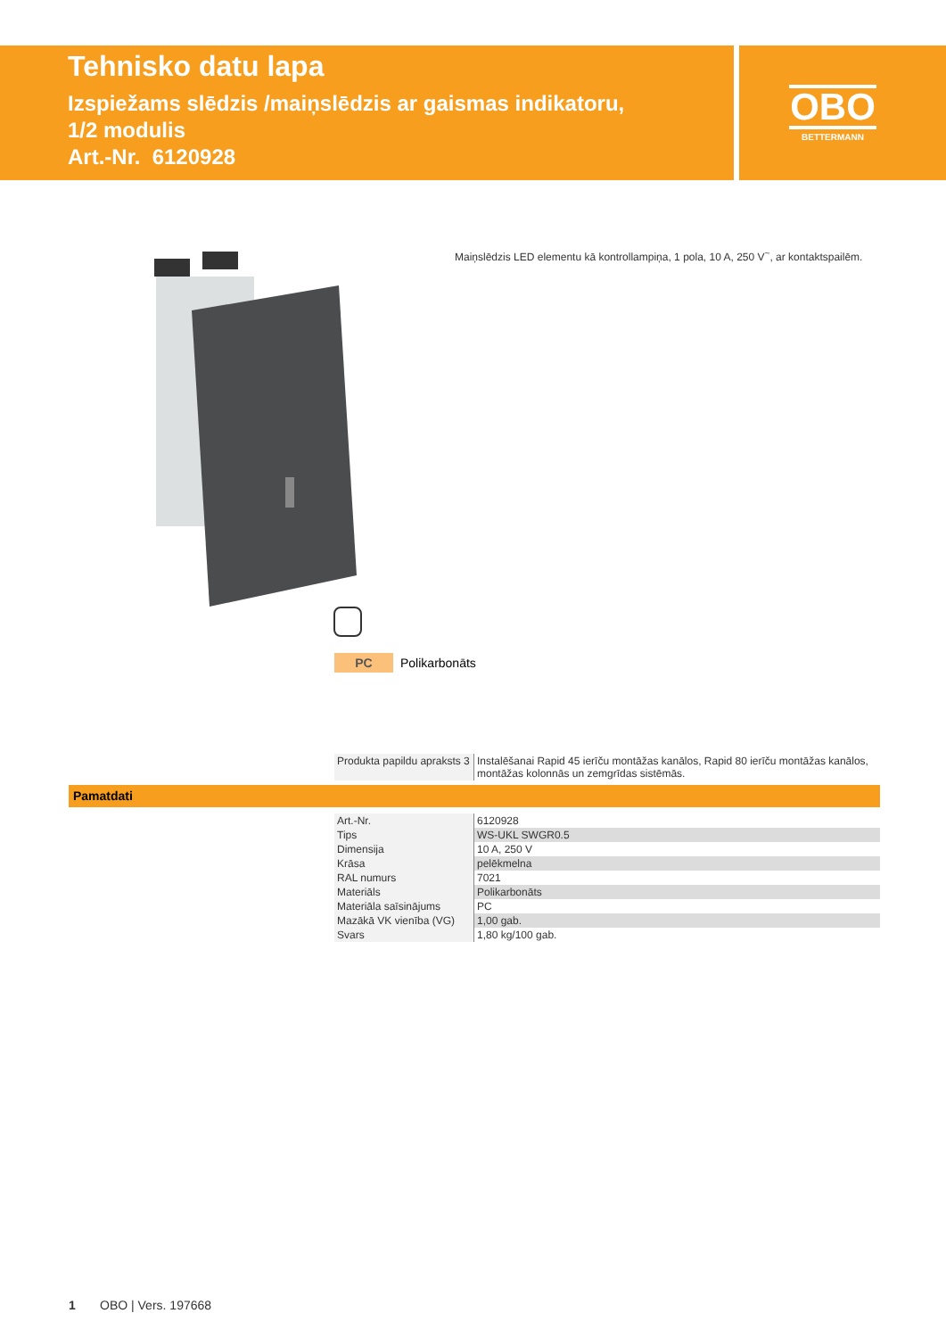Tehnisko datu lapa
Izspiežams slēdzis /maiņslēdzis ar gaismas indikatoru,
1/2 modulis
Art.-Nr. 6120928
OBO
BETTERMANN
Maiņslēdzis LED elementu kā kontrollampiņa, 1 pola, 10 A, 250 V<sup>~</sup>, ar kontaktspailēm.
PC Polikarbonāts
| Produkta papildu apraksts 3 | Instalēšanai Rapid 45 ierīču montāžas kanālos, Rapid 80 ierīču montāžas kanālos, montāžas kolonnās un zemgrīdas sistēmās. |
Pamatdati
| Art.-Nr. | 6120928 |
| Tips | WS-UKL SWGR0.5 |
| Dimensija | 10 A, 250 V |
| Krāsa | pelēkmelna |
| RAL numurs | 7021 |
| Materiāls | Polikarbonāts |
| Materiāla saīsinājums | PC |
| Mazākā VK vienība (VG) | 1,00 gab. |
| Svars | 1,80 kg/100 gab. |
1 OBO | Vers. 197668